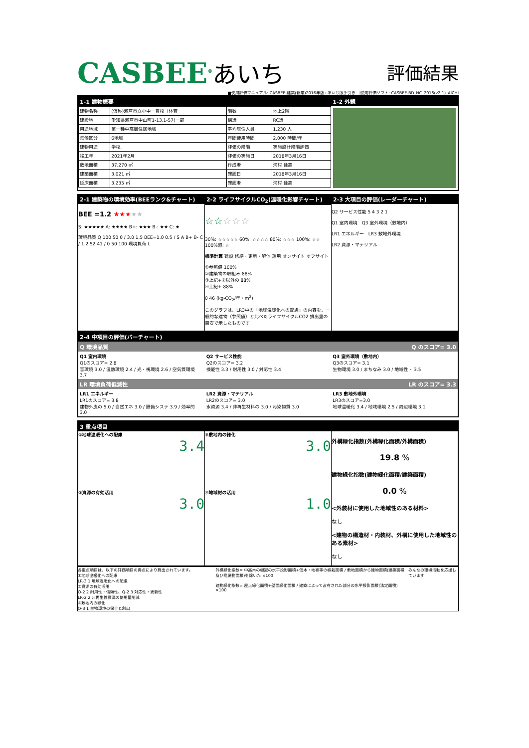CASBEE<sup>®</sup>あいち 評価結果
■使用評価マニュアル: CASBEE-建築(新築)2016年版+あいち版手引き　|使用評価ソフト: CASBEE-BD_NC_2016(v2.1)_AICHI
1-1 建物概要
| 建物名称 | (仮称)瀬戸市立小中一貫校（体育 | 階数 | 地上2階 |
| 建設地 | 愛知県瀬戸市中山町1-13,1-57(一部 | 構造 | RC造 |
| 用途地域 | 第一種中高層住居地域 | 平均居住人員 | 1,230 人 |
| 気候区分 | 6地域 | 年間使用時間 | 2,000 時間/年 |
| 建物用途 | 学校, | 評価の段階 | 実施設計段階評価 |
| 竣工年 | 2021年2月 | 評価の実施日 | 2018年3月16日 |
| 敷地面積 | 37,270 ㎡ | 作成者 | 河村 佳高 |
| 建築面積 | 3,021 ㎡ | 確認日 | 2018年3月16日 |
| 延床面積 | 3,235 ㎡ | 確認者 | 河村 佳高 |
1-2 外観
2-1 建築物の環境効率(BEEランク&チャート)
BEE =1.2 ★★★★★
S: ★★★★★ A: ★★★★ B+: ★★★ B-: ★★ C: ★
環境品質 Q 100 50 0 / 3.0 1.5 BEE=1.0 0.5 / S A B+ B- C / 1.2 52 41 / 0 50 100 環境負荷 L
2-2 ライフサイクルCO<sub>2</sub>(温暖化影響チャート)
☆☆☆☆☆
30%: ☆☆☆☆☆ 60%: ☆☆☆☆ 80%: ☆☆☆ 100%: ☆☆ 100%超: ☆
標準計算 建設 修繕・更新・解体 運用 オンサイト オフサイト
①参照値 100%
②建築物の取組み 88%
③上記+②以外の 88%
④上記+ 88%
0 46 (kg-CO<sub>2</sub>/年・m<sup>2</sup>)
このグラフは、LR3中の「地球温暖化への配慮」の内容を、一般的な建物（参照値）と比べたライフサイクルCO2 排出量の目安で示したものです
2-3 大項目の評価(レーダーチャート)
Q2 サービス性能 5 4 3 2 1
Q1 室内環境　Q3 室外環境（敷地内）
LR1 エネルギー　LR3 敷地外環境
LR2 資源・マテリアル
2-4 中項目の評価(バーチャート)
Q 環境品質 Q のスコア= 3.0
Q1 室内環境
Q1のスコア= 2.8
音環境 3.0 / 温熱環境 2.4 / 光・視環境 2.6 / 空気質環境 3.7
Q2 サービス性能
Q2のスコア= 3.2
機能性 3.3 / 耐用性 3.0 / 対応性 3.4
Q3 室外環境（敷地内）
Q3のスコア= 3.1
生物環境 3.0 / まちなみ 3.0 / 地域性・ 3.5
LR 環境負荷低減性 LR のスコア= 3.3
LR1 エネルギー
LR1のスコア= 3.8
建物外皮の 5.0 / 自然エネ 3.0 / 設備システ 3.9 / 効率的 3.0
LR2 資源・マテリアル
LR2のスコア= 3.0
水資源 3.4 / 非再生材料の 3.0 / 汚染物質 3.0
LR3 敷地外環境
LR3のスコア=3.0
地球温暖化 3.4 / 地域環境 2.5 / 周辺環境 3.1
3 重点項目
①地球温暖化への配慮
3.4
②資源の有効活用
3.0
③敷地内の緑化
3.0
④地域材の活用
1.0
外構緑化指数(外構緑化面積/外構面積)
19.8 %
建物緑化指数(建物緑化面積/建築面積)
0.0 %
<外装材に使用した地域性のある材料>
なし
<建物の構造材・内装材、外構に使用した地域性のある素材>
なし
各重点項目は、以下の評価項目の得点により算出されています。
①地球温暖化への配慮
LR-3 1 地球温暖化への配慮
②資源の有効活用
Q-2 2 耐用性・信頼性、Q-2 3 対応性・更新性
LR-2 2 非再生性資源の使用量削減
③敷地内の緑化
Q-3 1 生物環境の保全と創出
外構緑化指数= 中高木の樹冠の水平投影面積+低木・地被等の植栽面積 / 敷地面積から建物面積(建築面積及び附属物面積)を除いた ×100
建物緑化指数= 屋上緑化面積+壁面緑化面積 / 建築によって占有された部分の水平投影面積(法定面積) ×100
みんなの環境活動を応援しています